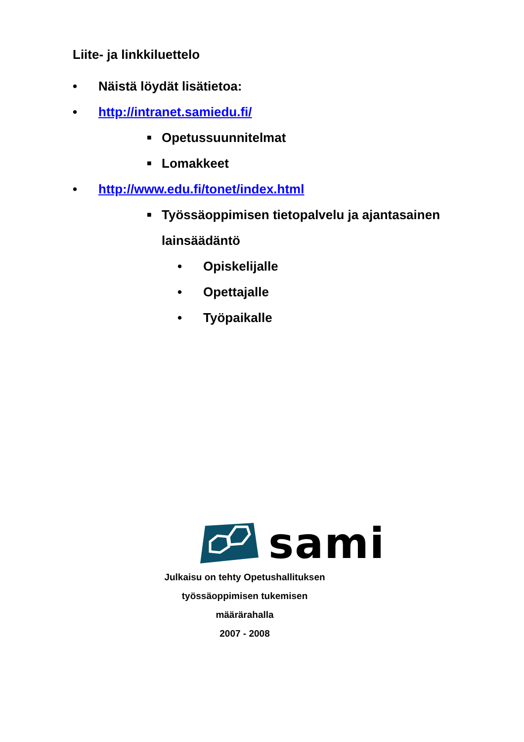Liite- ja linkkiluettelo
• Näistä löydät lisätietoa:
• http://intranet.samiedu.fi/
■ Opetussuunnitelmat
■ Lomakkeet
• http://www.edu.fi/tonet/index.html
■ Työssäoppimisen tietopalvelu ja ajantasainen
lainsäädäntö
• Opiskelijalle
• Opettajalle
• Työpaikalle
sami
Julkaisu on tehty Opetushallituksen
työssäoppimisen tukemisen määrärahalla
2007 - 2008